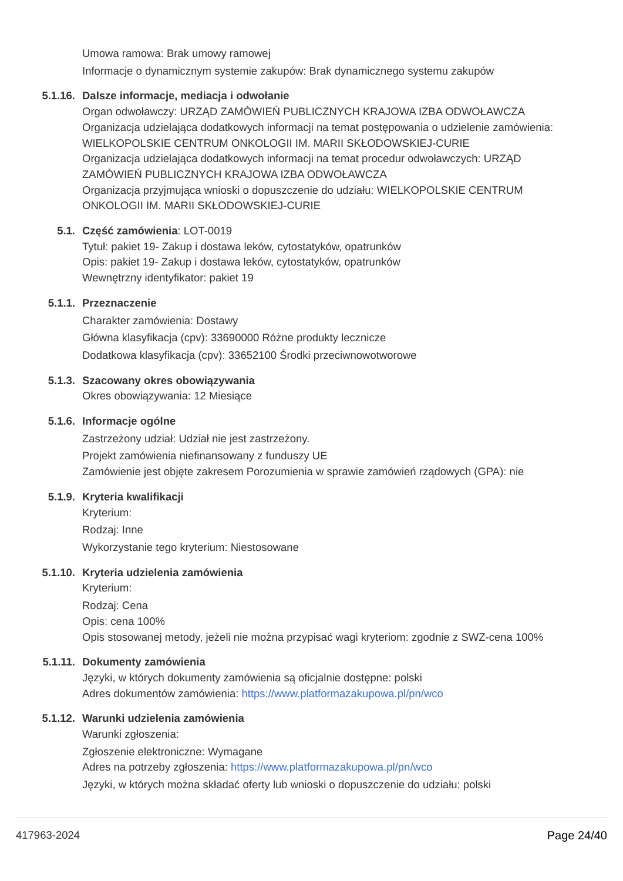Umowa ramowa: Brak umowy ramowej
Informacje o dynamicznym systemie zakupów: Brak dynamicznego systemu zakupów
5.1.16. Dalsze informacje, mediacja i odwołanie
Organ odwoławczy: URZĄD ZAMÓWIEŃ PUBLICZNYCH KRAJOWA IZBA ODWOŁAWCZA
Organizacja udzielająca dodatkowych informacji na temat postępowania o udzielenie zamówienia: WIELKOPOLSKIE CENTRUM ONKOLOGII IM. MARII SKŁODOWSKIEJ-CURIE
Organizacja udzielająca dodatkowych informacji na temat procedur odwoławczych: URZĄD ZAMÓWIEŃ PUBLICZNYCH KRAJOWA IZBA ODWOŁAWCZA
Organizacja przyjmująca wnioski o dopuszczenie do udziału: WIELKOPOLSKIE CENTRUM ONKOLOGII IM. MARII SKŁODOWSKIEJ-CURIE
5.1. Część zamówienia: LOT-0019
Tytuł: pakiet 19- Zakup i dostawa leków, cytostatyków, opatrunków
Opis: pakiet 19- Zakup i dostawa leków, cytostatyków, opatrunków
Wewnętrzny identyfikator: pakiet 19
5.1.1. Przeznaczenie
Charakter zamówienia: Dostawy
Główna klasyfikacja (cpv): 33690000 Różne produkty lecznicze
Dodatkowa klasyfikacja (cpv): 33652100 Środki przeciwnowotworowe
5.1.3. Szacowany okres obowiązywania
Okres obowiązywania: 12 Miesiące
5.1.6. Informacje ogólne
Zastrzeżony udział: Udział nie jest zastrzeżony.
Projekt zamówienia niefinansowany z funduszy UE
Zamówienie jest objęte zakresem Porozumienia w sprawie zamówień rządowych (GPA): nie
5.1.9. Kryteria kwalifikacji
Kryterium:
Rodzaj: Inne
Wykorzystanie tego kryterium: Niestosowane
5.1.10. Kryteria udzielenia zamówienia
Kryterium:
Rodzaj: Cena
Opis: cena 100%
Opis stosowanej metody, jeżeli nie można przypisać wagi kryteriom: zgodnie z SWZ-cena 100%
5.1.11. Dokumenty zamówienia
Języki, w których dokumenty zamówienia są oficjalnie dostępne: polski
Adres dokumentów zamówienia: https://www.platformazakupowa.pl/pn/wco
5.1.12. Warunki udzielenia zamówienia
Warunki zgłoszenia:
Zgłoszenie elektroniczne: Wymagane
Adres na potrzeby zgłoszenia: https://www.platformazakupowa.pl/pn/wco
Języki, w których można składać oferty lub wnioski o dopuszczenie do udziału: polski
417963-2024 Page 24/40